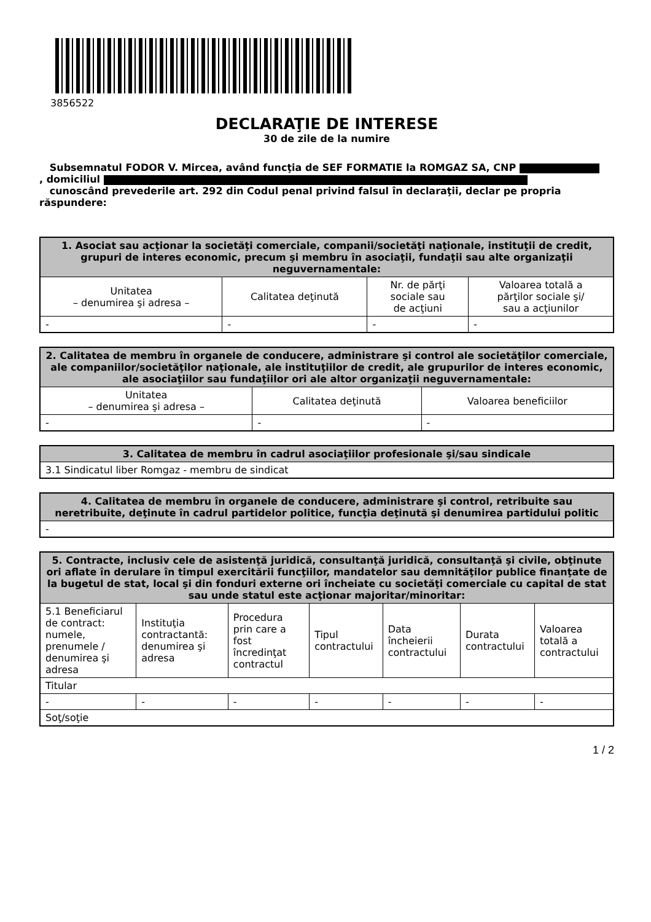3856522
DECLARAŢIE DE INTERESE
30 de zile de la numire
Subsemnatul FODOR V. Mircea, având funcţia de SEF FORMATIE la ROMGAZ SA, CNP
, domiciliul
cunoscând prevederile art. 292 din Codul penal privind falsul în declaraţii, declar pe propria răspundere:
| 1. Asociat sau acţionar la societăţi comerciale, companii/societăţi naţionale, instituţii de credit, grupuri de interes economic, precum şi membru în asociaţii, fundaţii sau alte organizaţii neguvernamentale: | | | |
| --- | --- | --- | --- |
| Unitatea – denumirea şi adresa – | Calitatea deţinută | Nr. de părţi sociale sau de acţiuni | Valoarea totală a părţilor sociale şi/ sau a acţiunilor |
| - | - | - | - |
| 2. Calitatea de membru în organele de conducere, administrare şi control ale societăţilor comerciale, ale companiilor/societăţilor naţionale, ale instituţiilor de credit, ale grupurilor de interes economic, ale asociaţiilor sau fundaţiilor ori ale altor organizaţii neguvernamentale: | | |
| --- | --- | --- |
| Unitatea – denumirea şi adresa – | Calitatea deţinută | Valoarea beneficiilor |
| - | - | - |
| 3. Calitatea de membru în cadrul asociaţiilor profesionale şi/sau sindicale |
| --- |
| 3.1 Sindicatul liber Romgaz - membru de sindicat |
| 4. Calitatea de membru în organele de conducere, administrare şi control, retribuite sau neretribuite, deţinute în cadrul partidelor politice, funcţia deţinută şi denumirea partidului politic |
| --- |
| - |
| 5. Contracte, inclusiv cele de asistenţă juridică, consultanţă juridică, consultanţă şi civile, obţinute ori aflate în derulare în timpul exercitării funcţiilor, mandatelor sau demnităţilor publice finanţate de la bugetul de stat, local şi din fonduri externe ori încheiate cu societăţi comerciale cu capital de stat sau unde statul este acţionar majoritar/minoritar: | | | | | | |
| --- | --- | --- | --- | --- | --- | --- |
| 5.1 Beneficiarul de contract: numele, prenumele / denumirea şi adresa | Instituţia contractantă: denumirea şi adresa | Procedura prin care a fost încredinţat contractul | Tipul contractului | Data încheierii contractului | Durata contractului | Valoarea totală a contractului |
| Titular | | | | | | |
| - | - | - | - | - | - | - |
| Soţ/soţie | | | | | | |
1 / 2